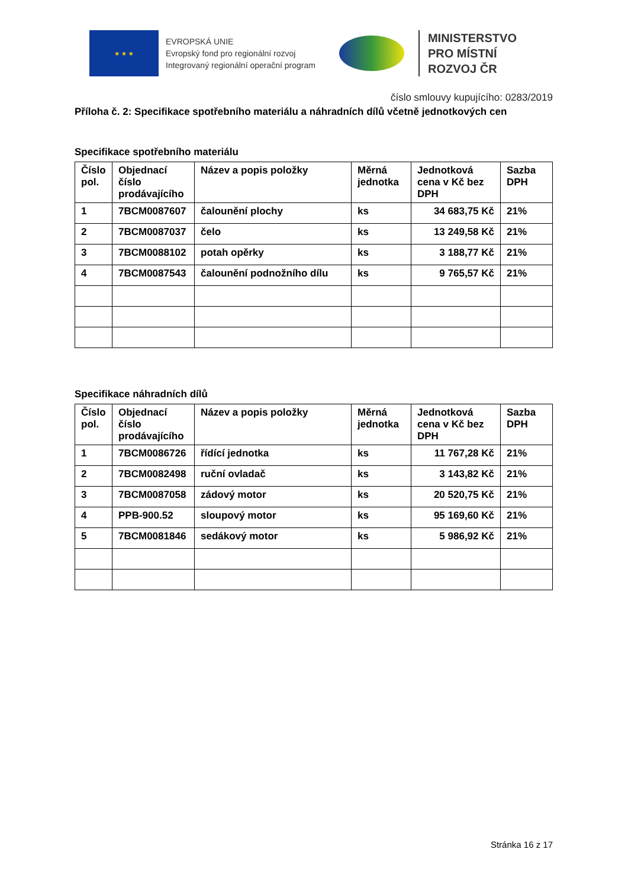★ ★ ★
EVROPSKÁ UNIE
Evropský fond pro regionální rozvoj
Integrovaný regionální operační program
MINISTERSTVO
PRO MÍSTNÍ
ROZVOJ ČR
číslo smlouvy kupujícího: 0283/2019
Příloha č. 2: Specifikace spotřebního materiálu a náhradních dílů včetně jednotkových cen
Specifikace spotřebního materiálu
| Číslo pol. | Objednací číslo prodávajícího | Název a popis položky | Měrná jednotka | Jednotková cena v Kč bez DPH | Sazba DPH |
| --- | --- | --- | --- | --- | --- |
| 1 | 7BCM0087607 | čalounění plochy | ks | 34 683,75 Kč | 21% |
| 2 | 7BCM0087037 | čelo | ks | 13 249,58 Kč | 21% |
| 3 | 7BCM0088102 | potah opěrky | ks | 3 188,77 Kč | 21% |
| 4 | 7BCM0087543 | čalounění podnožního dílu | ks | 9 765,57 Kč | 21% |
Specifikace náhradních dílů
| Číslo pol. | Objednací číslo prodávajícího | Název a popis položky | Měrná jednotka | Jednotková cena v Kč bez DPH | Sazba DPH |
| --- | --- | --- | --- | --- | --- |
| 1 | 7BCM0086726 | řídící jednotka | ks | 11 767,28 Kč | 21% |
| 2 | 7BCM0082498 | ruční ovladač | ks | 3 143,82 Kč | 21% |
| 3 | 7BCM0087058 | zádový motor | ks | 20 520,75 Kč | 21% |
| 4 | PPB-900.52 | sloupový motor | ks | 95 169,60 Kč | 21% |
| 5 | 7BCM0081846 | sedákový motor | ks | 5 986,92 Kč | 21% |
Stránka 16 z 17